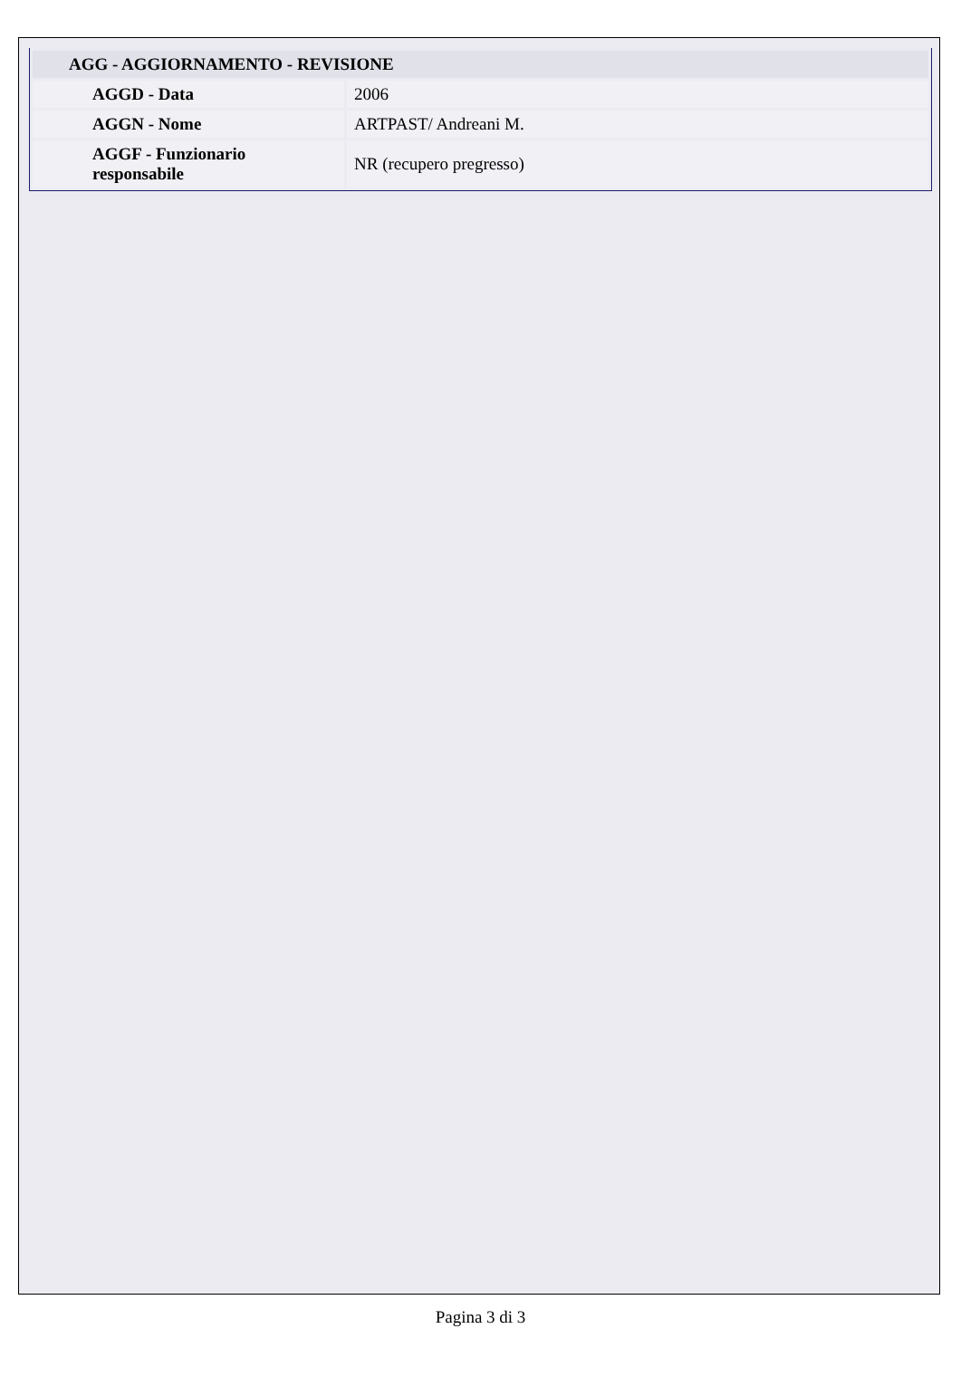| AGG - AGGIORNAMENTO - REVISIONE | |
| --- | --- |
| AGGD - Data | 2006 |
| AGGN - Nome | ARTPAST/ Andreani M. |
| AGGF - Funzionario responsabile | NR (recupero pregresso) |
Pagina 3 di 3